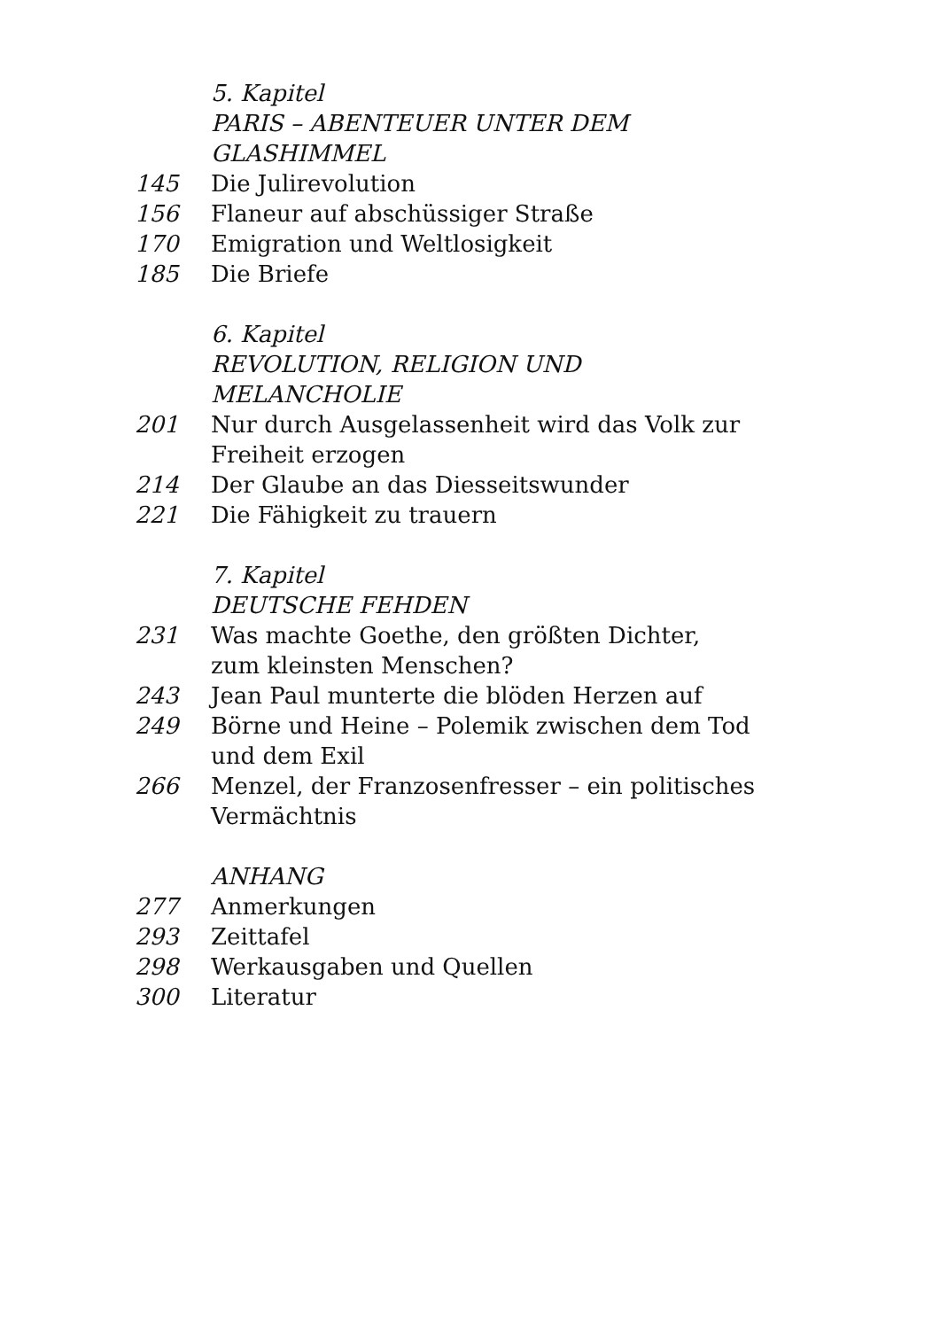5. Kapitel
PARIS – ABENTEUER UNTER DEM GLASHIMMEL
145 Die Julirevolution
156 Flaneur auf abschüssiger Straße
170 Emigration und Weltlosigkeit
185 Die Briefe
6. Kapitel
REVOLUTION, RELIGION UND MELANCHOLIE
201 Nur durch Ausgelassenheit wird das Volk zur Freiheit erzogen
214 Der Glaube an das Diesseitswunder
221 Die Fähigkeit zu trauern
7. Kapitel
DEUTSCHE FEHDEN
231 Was machte Goethe, den größten Dichter,
zum kleinsten Menschen?
243 Jean Paul munterte die blöden Herzen auf
249 Börne und Heine – Polemik zwischen dem Tod und dem Exil
266 Menzel, der Franzosenfresser – ein politisches Vermächtnis
ANHANG
277 Anmerkungen
293 Zeittafel
298 Werkausgaben und Quellen
300 Literatur